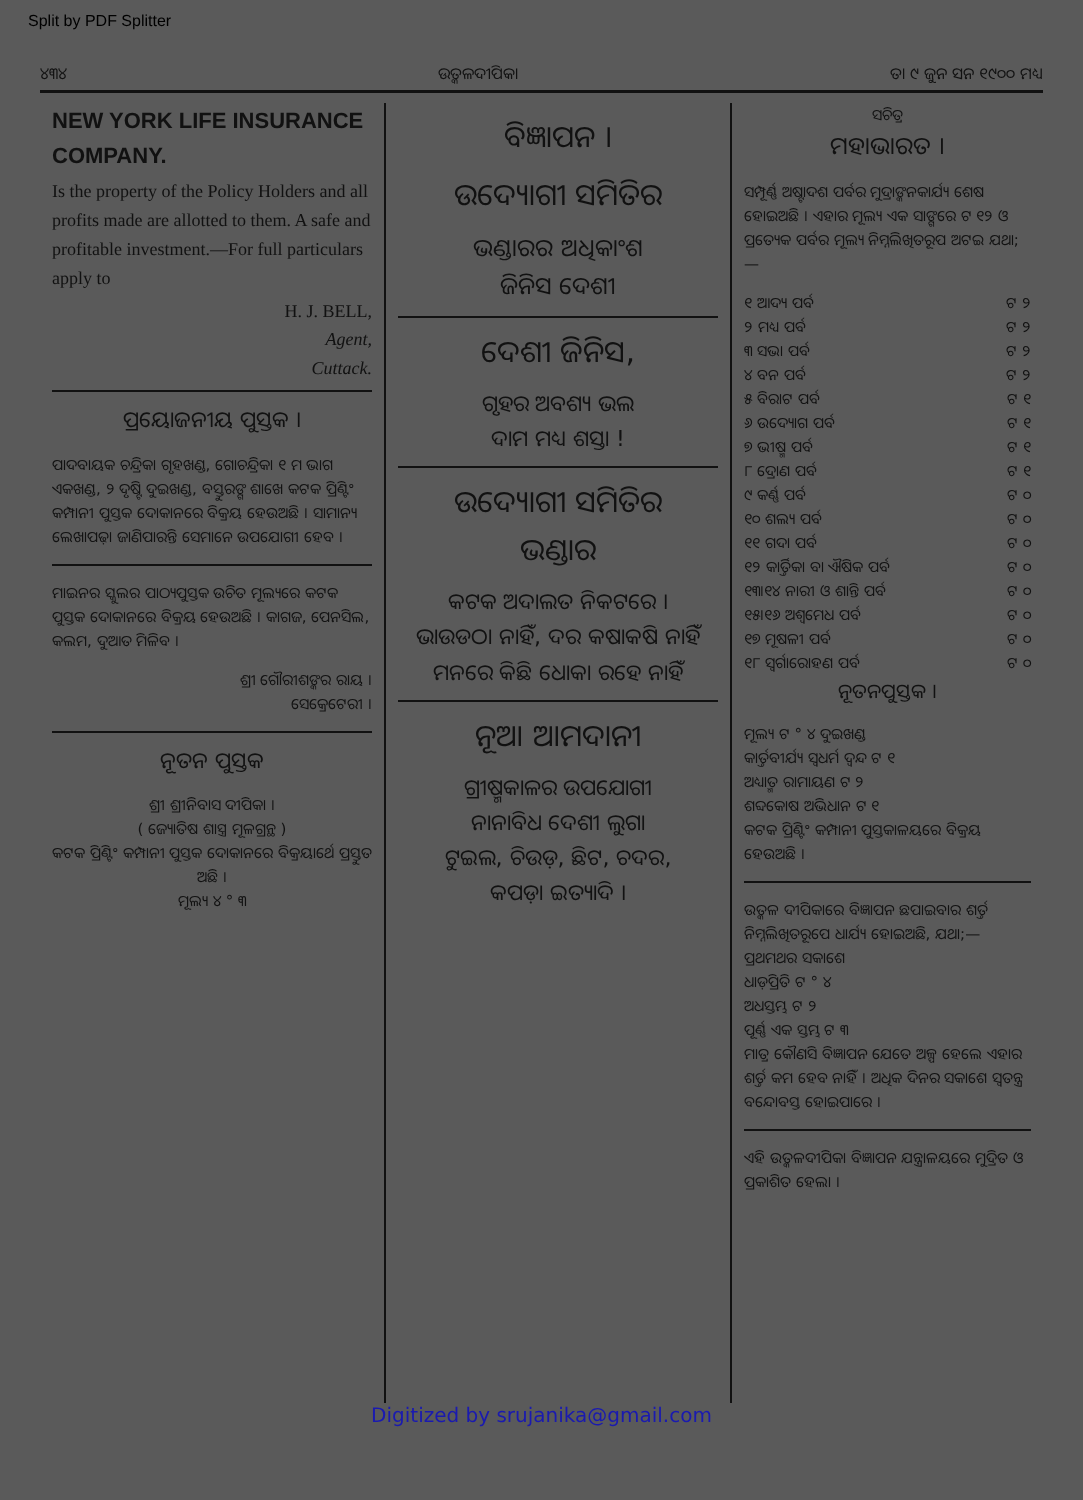Split by PDF Splitter
୪୩୪ ଉତ୍କଳଦୀପିକା ତା ୯ ଜୁନ ସନ ୧୯୦୦ ମଧ୍ୟ
NEW YORK LIFE INSURANCE COMPANY.
Is the property of the Policy Holders and all profits made are allotted to them. A safe and profitable investment.—For full particulars apply to
H. J. BELL,
Agent,
Cuttack.
ପ୍ରୟୋଜନୀୟ ପୁସ୍ତକ ।
ପାଦବାୟକ ଚନ୍ଦ୍ରିକା ଗୃହଖଣ୍ଡ, ଗୋଚନ୍ଦ୍ରିକା ୧ ମ ଭାଗ ଏକଖଣ୍ଡ, ୨ ଦୃଷ୍ଟି ଦୁଇଖଣ୍ଡ, ବସ୍ତୁରଙ୍ଗ ଶାଖେ କଟକ ପ୍ରିଣ୍ଟିଂ କମ୍ପାନୀ ପୁସ୍ତକ ଦୋକାନରେ ବିକ୍ରୟ ହେଉଅଛି । ସାମାନ୍ୟ ଲେଖାପଢ଼ା ଜାଣିପାରନ୍ତି ସେମାନେ ଉପଯୋଗୀ ହେବ ।
ମାଇନର ସ୍କୁଲର ପାଠ୍ୟପୁସ୍ତକ ଉଚିତ ମୂଲ୍ୟରେ କଟକ ପୁସ୍ତକ ଦୋକାନରେ ବିକ୍ରୟ ହେଉଅଛି । କାଗଜ, ପେନସିଲ, କଲମ, ଦୁଆତ ମିଳିବ ।
ଶ୍ରୀ ଗୌରୀଶଙ୍କର ରାୟ ।
ସେକ୍ରେଟେରୀ ।
ନୂତନ ପୁସ୍ତକ
ଶ୍ରୀ ଶ୍ରୀନିବାସ ଦୀପିକା ।
( ଜ୍ୟୋତିଷ ଶାସ୍ତ୍ର ମୂଳଗ୍ରନ୍ଥ )
କଟକ ପ୍ରିଣ୍ଟିଂ କମ୍ପାନୀ ପୁସ୍ତକ ଦୋକାନରେ ବିକ୍ରୟାର୍ଥେ ପ୍ରସ୍ତୁତ ଅଛି ।
ମୂଲ୍ୟ ୪ ° ୩
ବିଜ୍ଞାପନ ।
ଉଦ୍ୟୋଗୀ ସମିତିର
ଭଣ୍ଡାରର ଅଧିକାଂଶ
ଜିନିସ ଦେଶୀ
ଦେଶୀ ଜିନିସ,
ଗୃହର ଅବଶ୍ୟ ଭଲ
ଦାମ ମଧ୍ୟ ଶସ୍ତା !
ଉଦ୍ୟୋଗୀ ସମିତିର
ଭଣ୍ଡାର
କଟକ ଅଦାଲତ ନିକଟରେ ।
ଭାଉଡଠା ନାହିଁ, ଦର କଷାକଷି ନାହିଁ
ମନରେ କିଛି ଧୋକା ରହେ ନାହିଁ
ନୂଆ ଆମଦାନୀ
ଗ୍ରୀଷ୍ମକାଳର ଉପଯୋଗୀ
ନାନାବିଧ ଦେଶୀ ଲୁଗା
ଟୁଇଲ, ଚିଉଡ଼, ଛିଟ, ଚଦର,
କପଡ଼ା ଇତ୍ୟାଦି ।
ସଚିତ୍ର
ମହାଭାରତ ।
ସମ୍ପୂର୍ଣ୍ଣ ଅଷ୍ଟାଦଶ ପର୍ବର ମୁଦ୍ରାଙ୍କନକାର୍ଯ୍ୟ ଶେଷ ହୋଇଅଛି । ଏହାର ମୂଲ୍ୟ ଏକ ସାଙ୍ଗରେ ଟ ୧୨ ଓ ପ୍ରତ୍ୟେକ ପର୍ବର ମୂଲ୍ୟ ନିମ୍ନଲିଖିତରୂପ ଅଟଇ ଯଥା;—
୧ ଆଦ୍ୟ ପର୍ବ ଟ ୨
୨ ମଧ୍ୟ ପର୍ବ ଟ ୨
୩ ସଭା ପର୍ବ ଟ ୨
୪ ବନ ପର୍ବ ଟ ୨
୫ ବିରାଟ ପର୍ବ ଟ ୧
୬ ଉଦ୍ୟୋଗ ପର୍ବ ଟ ୧
୭ ଭୀଷ୍ମ ପର୍ବ ଟ ୧
୮ ଦ୍ରୋଣ ପର୍ବ ଟ ୧
୯ କର୍ଣ୍ଣ ପର୍ବ ଟ ୦
୧୦ ଶଲ୍ୟ ପର୍ବ ଟ ୦
୧୧ ଗଦା ପର୍ବ ଟ ୦
୧୨ କାର୍ତ୍ତିକା ବା ଐଷିକ ପର୍ବ ଟ ୦
୧୩।୧୪ ନାରୀ ଓ ଶାନ୍ତି ପର୍ବ ଟ ୦
୧୫।୧୬ ଅଶ୍ୱମେଧ ପର୍ବ ଟ ୦
୧୭ ମୂଷଳୀ ପର୍ବ ଟ ୦
୧୮ ସ୍ୱର୍ଗାରୋହଣ ପର୍ବ ଟ ୦
ନୂତନପୁସ୍ତକ ।
ମୂଲ୍ୟ ଟ ° ୪ ଦୁଇଖଣ୍ଡ
କାର୍ତ୍ତବୀର୍ଯ୍ୟ ସ୍ୱଧର୍ମ ଦ୍ୱନ୍ଦ ଟ ୧
ଅଧ୍ୟାତ୍ମ ରାମାୟଣ ଟ ୨
ଶବ୍ଦକୋଷ ଅଭିଧାନ ଟ ୧
କଟକ ପ୍ରିଣ୍ଟିଂ କମ୍ପାନୀ ପୁସ୍ତକାଳୟରେ ବିକ୍ରୟ ହେଉଅଛି ।
ଉତ୍କଳ ଦୀପିକାରେ ବିଜ୍ଞାପନ ଛପାଇବାର ଶର୍ତ୍ତ ନିମ୍ନଲିଖିତରୂପେ ଧାର୍ଯ୍ୟ ହୋଇଅଛି, ଯଥା;—
ପ୍ରଥମଥର ସକାଶେ
ଧାଡ଼ିପ୍ରତି ଟ ° ୪
ଅଧସ୍ତମ୍ଭ ଟ ୨
ପୂର୍ଣ୍ଣ ଏକ ସ୍ତମ୍ଭ ଟ ୩
ମାତ୍ର କୌଣସି ବିଜ୍ଞାପନ ଯେତେ ଅଳ୍ପ ହେଲେ ଏହାର ଶର୍ତ୍ତ କମ ହେବ ନାହିଁ । ଅଧିକ ଦିନର ସକାଶେ ସ୍ୱତନ୍ତ୍ର ବନ୍ଦୋବସ୍ତ ହୋଇପାରେ ।
ଏହି ଉତ୍କଳଦୀପିକା ବିଜ୍ଞାପନ ଯନ୍ତ୍ରାଳୟରେ ମୁଦ୍ରିତ ଓ ପ୍ରକାଶିତ ହେଲା ।
Digitized by srujanika@gmail.com